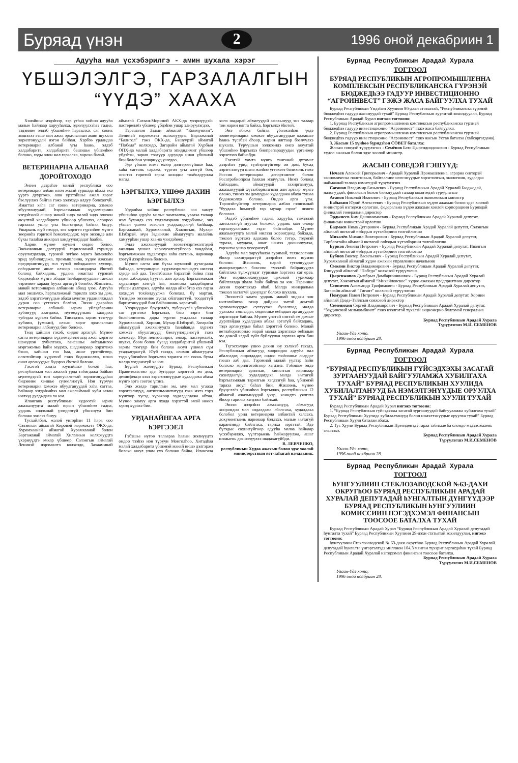Буряад үнэн 2 1996 оной декабриин 1
Адууһа мал үсхэбэрилгэ - амин шухала хэрэг
ҮБШЭЛЭЛГЭ, ГАРЗАЛАЛГЫН
“ҮҮДЭ” ХААХА
Хэнэйшье мэдэһээр, хэр үгһаа хойшо адууһа малые һайнаар харууһалха, эдээлүүлхэһээ гадна, тэдэниие элдэб үбшэнһөө һэргылхэ, саг соонь эмшэлхэ гэшэ мал ажал эрхилэлгын амин шухала зорилгонуудай нэгэн байһан. Хэрбээ урдандаа ветеринарна албанай үгы һаань, элдэб халдабарита, халдабарита бэшэшье үбшэнһөө болоно, хэды олон мал гарзалха, хорохо бэлэй.
ВЕТЕРИНАРНА АЛБАНАЙ ДОРОЙТОХОДО
Энээн дээрэһээ манай республика соо ветеринарна албан олон жэлэй туршада яһала ехэ үүргэ дүүргэжэ, аша үрэтэйшье ажал хэрэг бэелүүлжэ байгаа гэжэ хэлэхэдэ алдуу болохогүй. Имагтал хаһа саг соонь ветеринарна, хэмжээ ябуулгануудай, һэргылэмжын хүдэлмэриин хэгдэһэнэй ашаар манай эндэ малай эндэ олохон аюултай халдабарита үбшөөр үбшэлхэ, олоороо гарзалха ушар үгы болгогдоод байгаа бшуу. Ушарынь юуб гэхэдэ, энэ хэрэгтэ гүрэнһөө мүнгэ зөөринһэ горитой һомолэгдодог, мүн энээндэ али бүхы талаһаа анхарал хандуулагдадаг һаабза.
Харин мүнөө юумэн ондоо болоо. Экономикын дэлгүүрэй харилсаанай гуримда оруулагдахада, гүрэнэй зүгһөө мүнгэ һомолоһо эрид хубилагдажа, промышленна, хүдөө ажахын предприятинууд гол түлэб өөһэдынгөө хүсөөр, өөһэдынгөө ашаг олзоор ажамидарха ёһотой болоод байхадань, урдань имагтал гүрэнэй бюджедһээ мүнгэ абадаг һалбаринуудшье гансал тэрэниие хараад һууха аргагүй болобо. Жэшээнь, манай ветеринарна албаниие абаад үзэе. Адууһа мал эмшэлхэ, һэргылэмжый тарилга хэхэ эм дом, элдэб хэрэгсэлнүүдые абаха мүнгэн урданайхидал дуран соо үгтэхэеэ болёол. Энээн дээрэһээ ветеринарна албанай зарим үйлэдбэриин хубинууд хаагдажа, нүгөөдүүлынь хаагдаха туйлдаа хүрэжэ байна. Тиихэдэнь зарим тээгүүр хубиин, (үмсын), олзын хэрэг эрхилэлгын ветеринарна албанууд бии болоно.
Теэд хайшан гэхэб, ондоо аргагүй. Мүнөө сагта ветеринарна хүдэлмэрилэгшэд ажал хэрэгээ шэнэдхэн хубилгаха, гансашье өөһэдынгөө мэргэжэлые һайн мэдэхэ, шадамараар хэрэглэхэ бэшэ, хайшан гээ һаа, ашаг үрэтэйгөөр, олзотойгоор хүдэлхэб гэжэ бодомжолхо, шэнэ онол аргануудые бэдэрхэ ёһотой болоно.
Гэхэтэй хамта юунэйшье болоо һаа, республикын мал ажалай урда табигдажа байһан мүнөөдэрэй тон харюусалгатай зорилгонуудһаа бидэниие хэншье сүлөөлнэгүй. Нэн түрүүн ветеринарна хэмжээ ябуулгануудай хаһа сагтаа, һайнаар хэгдэһэнһээ мал ажалаймнай хуби заяан нилээд дулдыдаха ха юм.
Илангаяа республикын хүдөөгэй зарим ажахынуудта малай юрын үбшэнһөө гадна, урдань эндэмнай үзэгдөөгүй үбшэнүүд бии боложо эхилээ бшуу.
Тусхайлбал, жэлэй үнгэрһэн 11 һара соо Сэлэнгын аймагай Кировэй нэрэмжэтэ ОКХ-да, Хурамхаанай аймагай Хурамхаанай болон Баргажанай аймагай Хилганын колхозуудта үхэрнүүдтэ эмкар үбшөөр, Сэлэнгын аймагай Ленинэй нэрэмжэтэ колхоздо, Захааминай аймагай Сагаан-Мориной АКХ-да үхэрнүүдэй-пастереллёз үбшөөр үбдэһэн ушар элирүүлэгдээ.
Тэрэшэлэн Зэдын аймагай “Коммунизм”, Ленинэй нэрэмжэтэ колхозуудта, Баргажанай “Баянгол” гэжэ ОКХ-да, Бэшүүрэй аймагай “Победа” колхоздо, Загарайн аймагай Хүрбын ОПХ-да малай халдабарита эпидидимит үбшөөр үбдэһэн, зарим тээгүүр адуунда инан үбшэнэй бии болоһон ушарнууд үзэгдөө.
Эдэ үбшэн иимэ ехээр дэлгэрээгүйшье һаа, хаһа сагтань саража, түргэн үгы хээгүй бол, эсэстээ горитой гарза хохидол тохёолдуулжа магад.
һЭРГЫЛХЭ, ҮШӨӨ ДАХИН һЭРГЫЛХЭ
Урданһаа хойшо республика соо хамуу үбшэнһөө адууһа малые хамгаалха, угааха талаар жэл бүхэндэ ехэ хүдэлмэриин хэгдэбэшье, энэ үбшэн үшөөл эсэслэн усадхагдаагүй байһаар. Баргажанай, Хурамхаанай, Хэжэнгын, Мухар-Шэбэрэй, мүн Зэдынхие аймагуудта малайнь хамуурһан ушар хаа-яа үзэгдэһөөр.
Эндэ ажахынуудай зооветмэргэжэлтэдэй ажалдаа үшөөл харюусалгагүйгөөр хандаһан, һэргылэмжын хүдэлмэри хаһа сагтань, наринаар хээгүй дээрэһээнь болоно.
Мүнөө сагта али бүхы юумэнэй дутагдажа байхада, ветеринарна хүдэлмэрилэгшэдтэ нилээд хүндэ ааб даа. Тиигэбэшье бэрхэтэй байна гээд гараа хабсараад һуугаа, али аргаар һэргылэмжын хүдэлмэри хээгүй һаа, илангаяа халдабарита үбшэн дэлгэржэ, адууһа малда айхабтар ехэ гарза хохидол тохёолдуулжа болохол, бү мартая. Үнэндөө энээниие хүсэд ойлгодоггүй, тоодоггүй баримтануудай бии байһаниинь харамтай.
Үхэрнүүдые бруцеллёз, туберкулёз үбшэнһөө саг үргэлжэ һэргылхэ, бага зэргэ бии болоһонииень дары түргэн усадхаха талаар Хурамхаанай, Хориин, Мухар-Шэбэрэй, Загарайн аймагуудай ажахынуудта һанаһанда хүрэмэ хэмжээ ябуулганууд бэелүүлэгдэнэгүй гэжэ хэлэхээр. Мүн лептоспироз, эмкар, пастереллёз, шулхэ, боом болон бусад халдабаритай үбшэнэй зарим тээгүүр бии болохо аюул үшөөл сүм усадхагдаагүй. Юуб гэхэдэ, олохон аймагуудта тэдэ үбшэнһөө һэргылхэ тарилга саг соонь бүхы малда хэгдэнэгүй ха юм.
һүүлэй жэлнүүдтэ Буряад Республикын Правительство эдэ бүгэдэдэ хэрэгтэй эм дом, дезинфекци хэхэ хэрэгсэлнүүдые худалдажа абаха мүнгэ арга соогоо үгэнэ.
Энэ жэлдэ тарилгын эм, мүн мал угааха хэрэгсэлнүүд, антигельминтигүүд гэхэ мэтэ тэрэ мүнгөөр хүсэд хүрэхөөр худалдагдажа абтаа. Мүнөө хамуу арга лхада хэрэгтэй эмэй нөөсэ хүсэд хүрэхэ бии.
УРДАНАЙНГАА АРГА һЭРГЭЭЕЛ
Гэбэшье нүгөө талаараа һаяын жэлнүүдтэ ондоо тээһээ нэн түрүүн Монголһоо, Хитадһаа малай халдабарита үбшэнэй манай иишэ дэлгэржэ болохо аюул улам ехэ боложо байна. Илангаяа хилэ шадарай аймагуудай ажахынууд энэ талаар тон нарин нягта байха, һэргылхэ ёһотой.
Энэ ябажа байгаа үбэлжэлһэн үедэ зооветеринарна хэмжээ ябуулгануудые яажашье һаань түсэбэй ёһоор, нарин нягтаар бэелүүлхэ шухала. Түрүүшын ээлжээндэ онсо аюултай үбшэнһөө һэргылхэ биопрепарадуудые үргэнөөр хэрэглэхэ байнабди.
Гэхэтэй хамта мүнгэ танганай дутамаг дээрэһээ урид түлбэригүйгөөр эм дом, бусад хэрэгсэлнүүд шэнэ жэлһээ үгтэхэеэ болихонь гэжэ Россин ветеринарна департамент болон Росагробиопром һаяхан мэдүүлээ. Иимэ болоод байхадань, аймагуудай захиргаанууд, ажахынуудай хүтэлбэрилэгшэд али аргаар мүнгэ оложо, тиимэ эм домуудые худалдажа абаха тушаа бодомжолхо болоно. Ондоо арга үгы. Тэрэнэйгүйгөөр ветеринарна албан гээшэмнай “буудаха һомогүй гар мухар сэрэг” шэнги болохол.
Элдэб үбшэнһөө гадна, харууһа, тэжээлэй хангалтагүй муугаа боложо, урдань мал олоор гарзалуулагдана гэдэг байгаабди. Мүнөө ажахынуудта малай нилээд хороогдоод байхада, тэжээл хүртэжэ ядахаяа болёо гэтэр, тэдэнэй тураха, муудаха, ашаг шэмээ доошолуулха, гарзалха ушар үсөөрнэгүй.
Адууһа мал харууһалха гуримай, технологиин ёһоор сахигдадаггүй дээрэһээ иимэ юумэн болоно. Жэшээнь, нарай тугалнуудые амяарлагдамал боксово түхэлэй байрануудта байлгажа түлжүүлдэг гуримые һэргээхэ саг ерээ. Энэ норшоонхонуудые цеховой гуримаар байлгахада яһала һайн байгаа ха юм. Тэрэниие дахин хэрэглэхэдэ яһаб. Малда минеральна тэжээл заатагүй эдюулдэг болохо шухала.
Энээнтэй хамта урдань манай эндэхи зон нютагайнгаа газар дайдын эмтэй домтой ургамалнуудые суглуулжа бусалгаад малда уулгажа эмшэлдэг, ондоошье өөһэдын аргануудые хэрэглэдэг байгаа. Мүнөө үнэтэй сэнтэй эм домые дуратайдаа худалдажа абаха аргагүй байхадань, тэдэ аргануудые баһал хэрэгтэй болоно. Манай ветлабораторидо нарай малда хэрэглэхэ өөһэдын эм домой элдэб зүйл бүйлуулан гаргаха арга бии юм.
Түгэсхэлдөө үшөө дахин юу хэлэхэб гэхэдэ, Республикын аймагууд хоорондоо адууһа мал абалсадаг, андалдадаг, ондоо тээһээшье асардаг гээшэ ааб даа. Тэрэмнай малай үүлтэр һайн болгохо зорилготойгоор хэгдэнэ. Гэбэшье эндэ ветеринарна эрилтын, хиналтын наринаар сахигдаагүй, худалдагдаха малда заатагүй һэргылэмжын тарилгын хэгдээгүй һаа, үбшэнэй тараха аюул баһал бии. Жэшээнь, мүнөө бруцеллёз үбшэнһөө һэргылжэ, республикын 12 аймагай ажахынуудай үхэр, хонидто уялгата ёһоор тарилга хэгдэжэ байнхай.
Энээн дээрэһээ ажахынууд, аймагууд хоорондоо мал андалдажа абалсаха, худалдаха болобол урид ветеринарна албантай хэлсэхэ, документыень наринаар бэлдэхэ, малые заатагүй карантинда байлгаха, тариха зэргэтэй. Эдэ бүгэдые сахингүйгөөр адууһа малаа һайнаар үсхэбэрилжэ, үүлтэрыень һайжаруулжа, ашаг шэмыень дээшэлүүлхэ шадахагүйбди.
В. ЛЕВЧЕНКО,
республикын Хүдөө ажахын болон эдэе хоолой министерствын вет-таһагай начальник.
Буряад Республикын Арадай Хурала
ТОГТООЛ
БУРЯАД РЕСПУБЛИКЫН АГРОПРОМЫШЛЕННА КОМПЛЕКСЫН РЕСПУБЛИКАНСКА ГҮРЭНЭЙ БЮДЖЕДһЭЭ ГАДУУР ИНВЕСТИЦИОННО “АГРОИНВЕСТ” ГЭЖЭ ЖАСА БАЙГУУЛХА ТУХАЙ
Буряад Республикын Үндэһэн Хуулиин 86-дахи статьятай, “Республиканска гүрэнэй бюджедһээ гадуур жасануудай тухай” Буряад Республикын хуулитай зохилдуулан, Буряад Республикын Арадай Хурал иигэжэ тогтооно:
1. Буряад Республикын агропромышленна комплексын республиканска гүрэнэй бюджедһээ гадуур инвестиционно “Агроинвест” гэжэ жаса байгуулха.
2. Буряад Республикын агропромышленна комплексын республиканска гүрэнэй бюджедһээ гадуур инвестиционно “Агроинвест” гэжэ жасын Устав баталха (хабсаргагдана).
3. Жасын 15 хүнһөө бүридэһэн СОВЕТ баталха:
Жасын соведэй түрүүлэгшэ - Семёнов Бато Цырендондокович - Буряад Республикын хүдөө ажахын болон эдэе хоолой министр.
ЖАСЫН СОВЕДЭЙ ГЭШҮҮД:
Нечаев Алексей Григорьевич - Арадай Хуралай Промышленна, аграрна секторэй экономическа политикын, байгаалиие нөөсэнүүдые хэрэглэлгын, экологиин, худалдаа наймаанай талаар комитедэй түрүүлэгшэ
Саганов Владимир Бизьяевич - Буряад Республикын Арадай Хуралай Бюджедэй, налогуудай, финансын болон банкнуудай талаар комитедэй түрүүлэгшэ
Атанов Николай Иванович - Буряад Республикын экономикын министр
Бабыкин Юрий Алексеевич - Буряад Республикын хүдөө ажахын болон эдэе хоолой министрэй нэгэдэхи орлогшо, федеральна хүдөө ажахын хоолой корпорациин Буряадай филиалай генеральна директор
Эрдынеев Ким Дашинимаевич - Буряад Республикын Арадай Хуралай депутат, финансын министрэй орлогшо
Бадмаев Нима Дугарович - Буряад Республикын Арадай Хуралай депутат, Сэлэнгын аймагай нютагай өөһэдын хүтэлбэриин толгойлогшо
Михалёв Михаил Викторович - Буряад Республикын Арадай Хуралай депутат, Тарбагатайн аймагай нютагай өөһэдын хүтэлбэриин толгойлогшо
Бурков Леонид Петрович - Буряад Республикын Арадай Хуралай депутат, Ивалгын аймагай нютагай өөһэдын хүтэлбэриин толгойлогшо
Бубнов Виктор Васильевич - Буряад Республикын Арадай Хуралай депутат, Хурамхаанай аймагай хүдөө ажахын управленин начальник
Смолин Виктор Владимирович - Буряад Республикын Арадай Хуралай депутат, Бэшүүрэй аймагай “Победа” колхозой түрүүлэгшэ
Цыренжапов Дымбрыл Дамбаринчинович - Буряад Республикын Арадай Хуралай депутат, Хэжэнгын аймагай “Михайловское” хүдөө ажахын предприятиин директор
Стопичев Александр Трофимович - Буряад Республикын Арадай Хуралай депутат, Загарайн аймагай “Гигант” колхозой түрүүлэгшэ
Помуран Павел Петрович - Буряад Республикын Арадай Хуралай депутат, Хориин аймагай Дээдэ-Тайлсын совхозой директор
Семенихин Сергей Владимирович - Буряад Республикын Арадай Хуралай депутат, “Заудинский мелькомбинат” гэжэ нээлгэтэй түхэлэй акционерно бүлгэмэй генеральна директор.
Буряад Республикын Арадай Хурала
Түрүүлэгшэ М.И. СЕМЕНОВ
Улаан-Үдэ хото.
1996 оной ноябриин 28.
Буряад Республикын Арадай Хурала
ТОГТООЛ
“БУРЯАД РЕСПУБЛИКЫН ГҮЙСЭДХЭХЫ ЗАСАГАЙ ЗУРГААНУУДАЙ БАЙГУУЛАМЖА ХУБИЛГАХА ТУХАЙ” БУРЯАД РЕСПУБЛИКЫН ХУУЛИДА ХУБИЛАЛТАНУУД БА НЭМЭЛТЭНҮҮДЫЕ ОРУУЛХА ТУХАЙ” БУРЯАД РЕСПУБЛИКЫН ХУУЛИ ТУХАЙ
Буряад Республикын Арадай Хурал иигэжэ тогтооно:
1. “Буряад Республикын гүйсэдхэхы засагай зургаануудай байгууламжа хубилгаха тухай” Буряад Республикын Хуулида хубилалтанууд болон нэмэлтэнүүдые оруулха тухай” Буряад Республикын Хуули баталан абаха.
2. Тус Хуули Буряад Республикын Президентдэ гараа табихые ба олондо мэдээсэхыень эльгээхэ.
Буряад Республикын Арадай Хурала
Түрүүлэгшэ М.И.СЕМЕНОВ
Улаан-Үдэ хото,
1996 оной ноябриин 28.
Буряад Республикын Арадай Хурала
ТОГТООЛ
һУНГУУЛИИН СТЕКЛОЗАВОДСКОЙ №63-ДАХИ ОКРУГһОО БУРЯАД РЕСПУБЛИКЫН АРАДАЙ ХУРАЛАЙ ДЕПУТАДАЙ һУНГАЛТЫН ДҮНГҮҮДЭЭР БУРЯАД РЕСПУБЛИКЫН һУНГУУЛИИН КОМИССИИН НЭГЭДХЭМЭЛ ФИНАНСЫН ТООСООЕ БАТАЛХА ТУХАЙ
Буряад Республикын Арадай Хурал “Буряад Республикын Арадай Хуралай депутадай һунгалта тухай” Буряад Республикын Хуулиин 29-дэхи статьятай зохилдуулан, иигэжэ тогтооно:
һунгуулиин Стеклозаводской № 63-дахи округһоо Буряад Республикын Арадай Хуралай депутадай һунгалта үнгэргэлгэдэ миллион 104,3 мянган түхэриг гаргагдаһан түхай Буряад Республикын Арадай Хуралай нэгэдхэмэл финансын тоосоое баталха.
Буряад Республикын Арадай Хурала
Түрүүлэгшэ М.И.СЕМЕНОВ
Улаан-Үдэ хото,
1996 оной ноябриин 28.